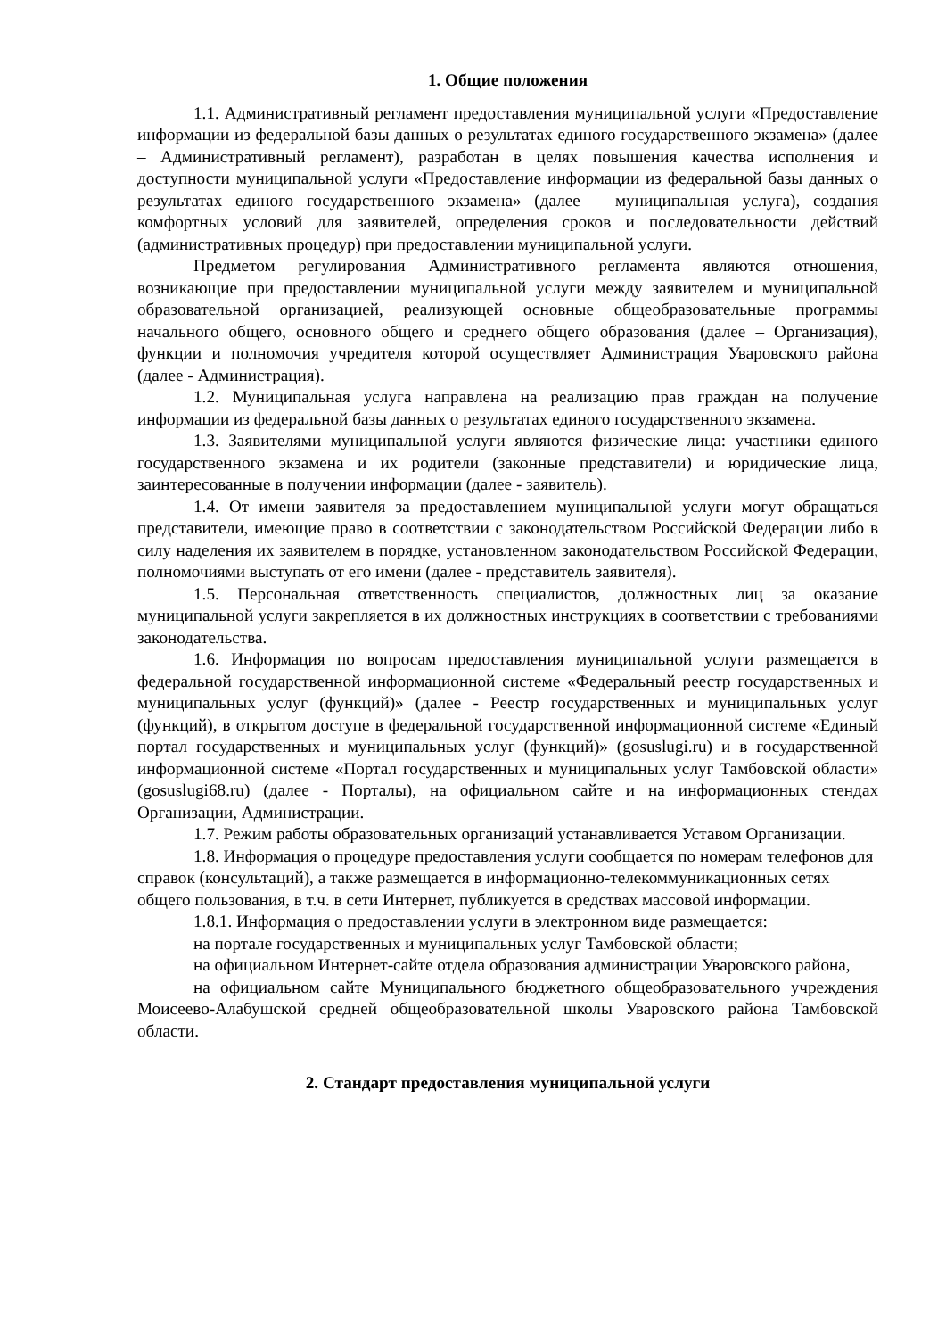1. Общие положения
1.1. Административный регламент предоставления муниципальной услуги «Предоставление информации из федеральной базы данных о результатах единого государственного экзамена» (далее – Административный регламент), разработан в целях повышения качества исполнения и доступности муниципальной услуги «Предоставление информации из федеральной базы данных о результатах единого государственного экзамена» (далее – муниципальная услуга), создания комфортных условий для заявителей, определения сроков и последовательности действий (административных процедур) при предоставлении муниципальной услуги.
Предметом регулирования Административного регламента являются отношения, возникающие при предоставлении муниципальной услуги между заявителем и муниципальной образовательной организацией, реализующей основные общеобразовательные программы начального общего, основного общего и среднего общего образования (далее – Организация), функции и полномочия учредителя которой осуществляет Администрация Уваровского района (далее - Администрация).
1.2. Муниципальная услуга направлена на реализацию прав граждан на получение информации из федеральной базы данных о результатах единого государственного экзамена.
1.3. Заявителями муниципальной услуги являются физические лица: участники единого государственного экзамена и их родители (законные представители) и юридические лица, заинтересованные в получении информации (далее - заявитель).
1.4. От имени заявителя за предоставлением муниципальной услуги могут обращаться представители, имеющие право в соответствии с законодательством Российской Федерации либо в силу наделения их заявителем в порядке, установленном законодательством Российской Федерации, полномочиями выступать от его имени (далее - представитель заявителя).
1.5. Персональная ответственность специалистов, должностных лиц за оказание муниципальной услуги закрепляется в их должностных инструкциях в соответствии с требованиями законодательства.
1.6. Информация по вопросам предоставления муниципальной услуги размещается в федеральной государственной информационной системе «Федеральный реестр государственных и муниципальных услуг (функций)» (далее - Реестр государственных и муниципальных услуг (функций), в открытом доступе в федеральной государственной информационной системе «Единый портал государственных и муниципальных услуг (функций)» (gosuslugi.ru) и в государственной информационной системе «Портал государственных и муниципальных услуг Тамбовской области» (gosuslugi68.ru) (далее - Порталы), на официальном сайте и на информационных стендах Организации, Администрации.
1.7. Режим работы образовательных организаций устанавливается Уставом Организации.
1.8. Информация о процедуре предоставления услуги сообщается по номерам телефонов для справок (консультаций), а также размещается в информационно-телекоммуникационных сетях общего пользования, в т.ч. в сети Интернет, публикуется в средствах массовой информации.
1.8.1. Информация о предоставлении услуги в электронном виде размещается:
на портале государственных и муниципальных услуг Тамбовской области;
на официальном Интернет-сайте отдела образования администрации Уваровского района,
на официальном сайте Муниципального бюджетного общеобразовательного учреждения Моисеево-Алабушской средней общеобразовательной школы Уваровского района Тамбовской области.
2. Стандарт предоставления муниципальной услуги